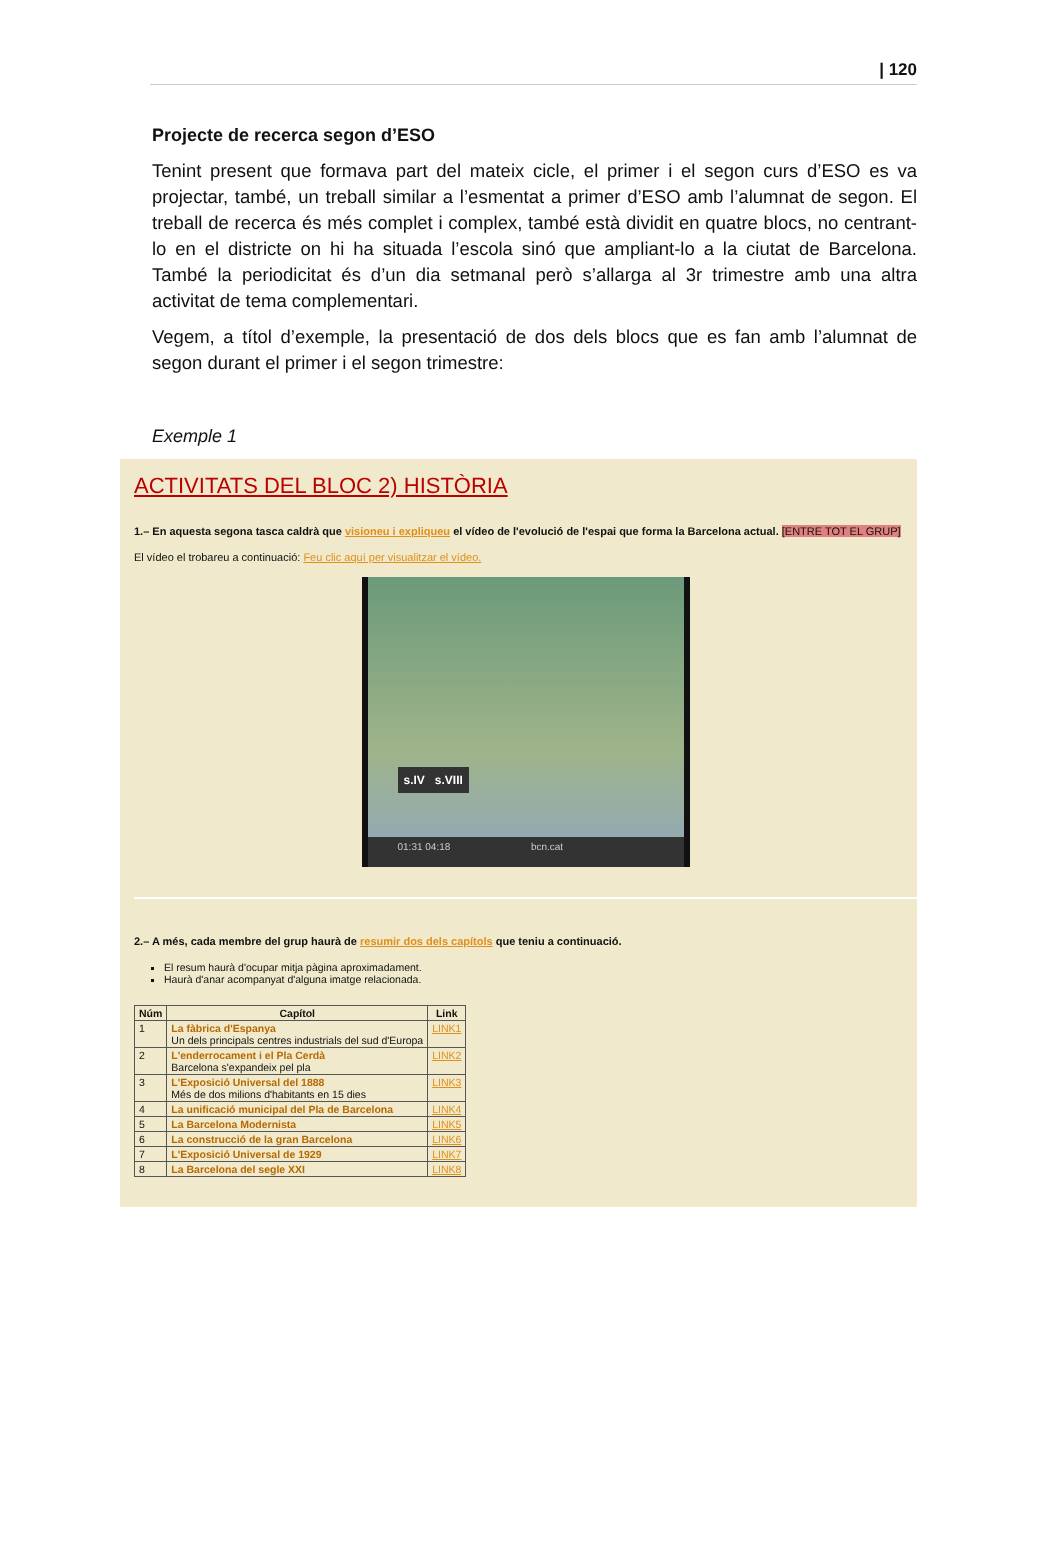| 120
Projecte de recerca segon d’ESO
Tenint present que formava part del mateix cicle, el primer i el segon curs d’ESO es va projectar, també, un treball similar a l’esmentat a primer d’ESO amb l’alumnat de segon. El treball de recerca és més complet i complex, també està dividit en quatre blocs, no centrant-lo en el districte on hi ha situada l’escola sinó que ampliant-lo a la ciutat de Barcelona. També la periodicitat és d’un dia setmanal però s’allarga al 3r trimestre amb una altra activitat de tema complementari.
Vegem, a títol d’exemple, la presentació de dos dels blocs que es fan amb l’alumnat de segon durant el primer i el segon trimestre:
Exemple 1
ACTIVITATS DEL BLOC 2) HISTÒRIA
1.– En aquesta segona tasca caldrà que visioneu i expliqueu el vídeo de l'evolució de l'espai que forma la Barcelona actual. [ENTRE TOT EL GRUP]
El vídeo el trobareu a continuació: Feu clic aquí per visualitzar el vídeo.
s.IV s.VIII
01:31 04:18 bcn.cat
2.– A més, cada membre del grup haurà de resumir dos dels capítols que teniu a continuació.
El resum haurà d'ocupar mitja pàgina aproximadament.
Haurà d'anar acompanyat d'alguna imatge relacionada.
| Núm | Capítol | Link |
| --- | --- | --- |
| 1 | La fàbrica d'Espanya Un dels principals centres industrials del sud d'Europa | LINK1 |
| 2 | L'enderrocament i el Pla Cerdà Barcelona s'expandeix pel pla | LINK2 |
| 3 | L'Exposició Universal del 1888 Més de dos milions d'habitants en 15 dies | LINK3 |
| 4 | La unificació municipal del Pla de Barcelona | LINK4 |
| 5 | La Barcelona Modernista | LINK5 |
| 6 | La construcció de la gran Barcelona | LINK6 |
| 7 | L'Exposició Universal de 1929 | LINK7 |
| 8 | La Barcelona del segle XXI | LINK8 |